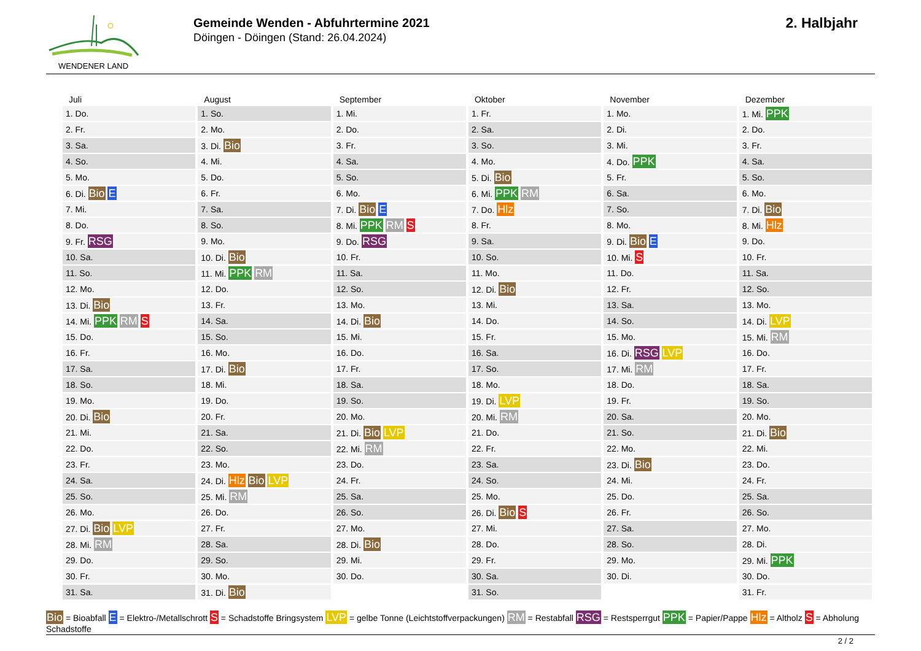WENDENER LAND
Gemeinde Wenden - Abfuhrtermine 2021
Döingen - Döingen (Stand: 26.04.2024)
2. Halbjahr
| Juli | August | September | Oktober | November | Dezember |
| --- | --- | --- | --- | --- | --- |
| 1. Do. | 1. So. | 1. Mi. | 1. Fr. | 1. Mo. | 1. Mi. PPK |
| 2. Fr. | 2. Mo. | 2. Do. | 2. Sa. | 2. Di. | 2. Do. |
| 3. Sa. | 3. Di. Bio | 3. Fr. | 3. So. | 3. Mi. | 3. Fr. |
| 4. So. | 4. Mi. | 4. Sa. | 4. Mo. | 4. Do. PPK | 4. Sa. |
| 5. Mo. | 5. Do. | 5. So. | 5. Di. Bio | 5. Fr. | 5. So. |
| 6. Di. Bio E | 6. Fr. | 6. Mo. | 6. Mi. PPK RM | 6. Sa. | 6. Mo. |
| 7. Mi. | 7. Sa. | 7. Di. Bio E | 7. Do. Hlz | 7. So. | 7. Di. Bio |
| 8. Do. | 8. So. | 8. Mi. PPK RM S | 8. Fr. | 8. Mo. | 8. Mi. Hlz |
| 9. Fr. RSG | 9. Mo. | 9. Do. RSG | 9. Sa. | 9. Di. Bio E | 9. Do. |
| 10. Sa. | 10. Di. Bio | 10. Fr. | 10. So. | 10. Mi. S | 10. Fr. |
| 11. So. | 11. Mi. PPK RM | 11. Sa. | 11. Mo. | 11. Do. | 11. Sa. |
| 12. Mo. | 12. Do. | 12. So. | 12. Di. Bio | 12. Fr. | 12. So. |
| 13. Di. Bio | 13. Fr. | 13. Mo. | 13. Mi. | 13. Sa. | 13. Mo. |
| 14. Mi. PPK RM S | 14. Sa. | 14. Di. Bio | 14. Do. | 14. So. | 14. Di. LVP |
| 15. Do. | 15. So. | 15. Mi. | 15. Fr. | 15. Mo. | 15. Mi. RM |
| 16. Fr. | 16. Mo. | 16. Do. | 16. Sa. | 16. Di. RSG LVP | 16. Do. |
| 17. Sa. | 17. Di. Bio | 17. Fr. | 17. So. | 17. Mi. RM | 17. Fr. |
| 18. So. | 18. Mi. | 18. Sa. | 18. Mo. | 18. Do. | 18. Sa. |
| 19. Mo. | 19. Do. | 19. So. | 19. Di. LVP | 19. Fr. | 19. So. |
| 20. Di. Bio | 20. Fr. | 20. Mo. | 20. Mi. RM | 20. Sa. | 20. Mo. |
| 21. Mi. | 21. Sa. | 21. Di. Bio LVP | 21. Do. | 21. So. | 21. Di. Bio |
| 22. Do. | 22. So. | 22. Mi. RM | 22. Fr. | 22. Mo. | 22. Mi. |
| 23. Fr. | 23. Mo. | 23. Do. | 23. Sa. | 23. Di. Bio | 23. Do. |
| 24. Sa. | 24. Di. Hlz Bio LVP | 24. Fr. | 24. So. | 24. Mi. | 24. Fr. |
| 25. So. | 25. Mi. RM | 25. Sa. | 25. Mo. | 25. Do. | 25. Sa. |
| 26. Mo. | 26. Do. | 26. So. | 26. Di. Bio S | 26. Fr. | 26. So. |
| 27. Di. Bio LVP | 27. Fr. | 27. Mo. | 27. Mi. | 27. Sa. | 27. Mo. |
| 28. Mi. RM | 28. Sa. | 28. Di. Bio | 28. Do. | 28. So. | 28. Di. |
| 29. Do. | 29. So. | 29. Mi. | 29. Fr. | 29. Mo. | 29. Mi. PPK |
| 30. Fr. | 30. Mo. | 30. Do. | 30. Sa. | 30. Di. | 30. Do. |
| 31. Sa. | 31. Di. Bio | | 31. So. | | 31. Fr. |
Bio = Bioabfall E = Elektro-/Metallschrott S = Schadstoffe Bringsystem LVP = gelbe Tonne (Leichtstoffverpackungen) RM = Restabfall RSG = Restsperrgut PPK = Papier/Pappe Hlz = Altholz S = Abholung Schadstoffe
2 / 2